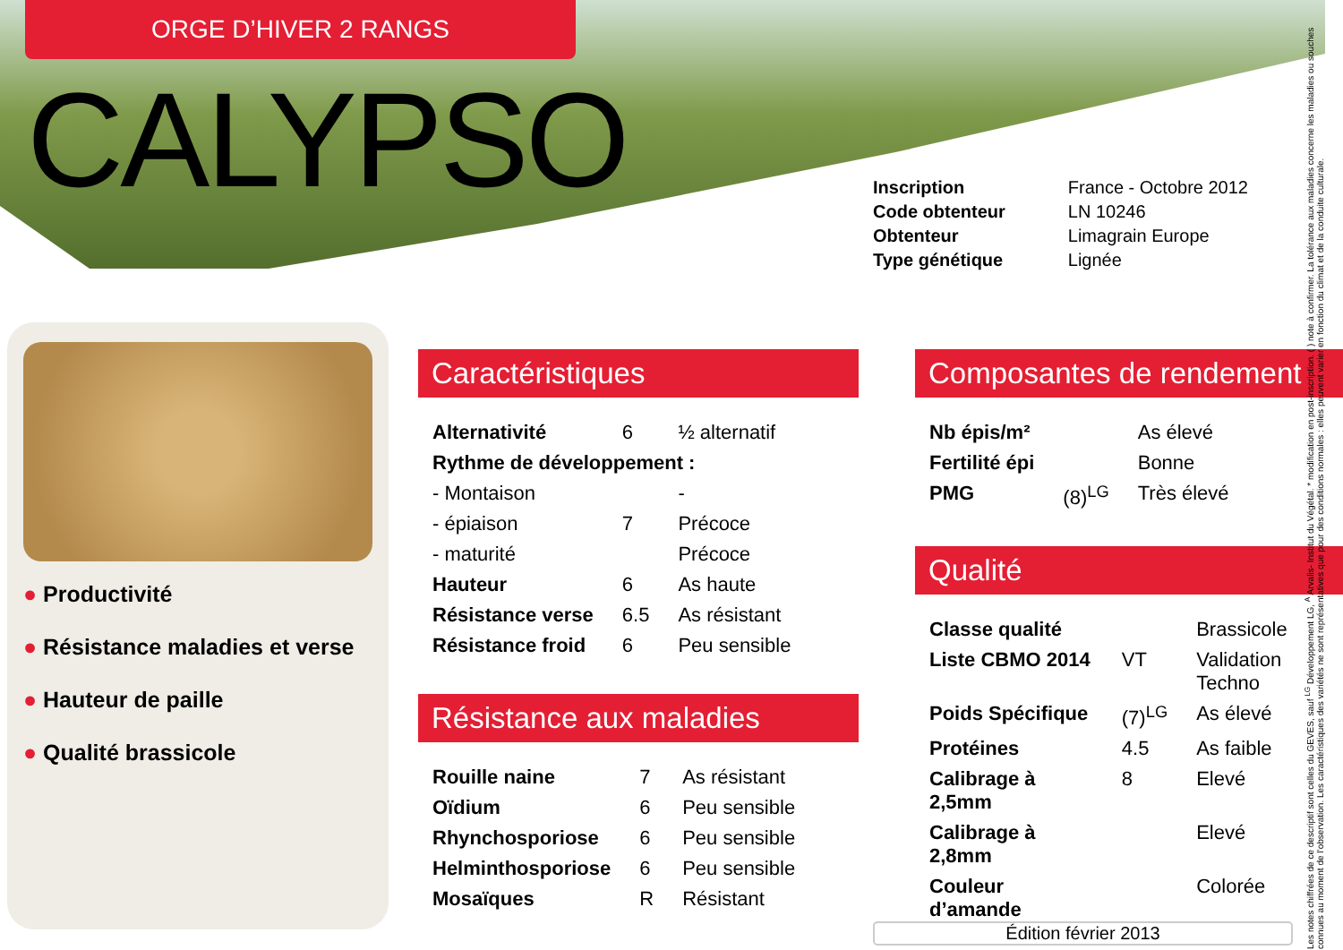ORGE D’HIVER 2 RANGS
CALYPSO
| Inscription | France - Octobre 2012 |
| Code obtenteur | LN 10246 |
| Obtenteur | Limagrain Europe |
| Type génétique | Lignée |
● Productivité
● Résistance maladies et verse
● Hauteur de paille
● Qualité brassicole
Caractéristiques
| Alternativité | 6 | ½ alternatif |
| Rythme de développement : | | |
| - Montaison | | - |
| - épiaison | 7 | Précoce |
| - maturité | | Précoce |
| Hauteur | 6 | As haute |
| Résistance verse | 6.5 | As résistant |
| Résistance froid | 6 | Peu sensible |
Résistance aux maladies
| Rouille naine | 7 | As résistant |
| Oïdium | 6 | Peu sensible |
| Rhynchosporiose | 6 | Peu sensible |
| Helminthosporiose | 6 | Peu sensible |
| Mosaïques | R | Résistant |
Composantes de rendement
| Nb épis/m² | | As élevé |
| Fertilité épi | | Bonne |
| PMG | (8)<sup>LG</sup> | Très élevé |
Qualité
| Classe qualité | | Brassicole |
| Liste CBMO 2014 | VT | Validation Techno |
| Poids Spécifique | (7)<sup>LG</sup> | As élevé |
| Protéines | 4.5 | As faible |
| Calibrage à 2,5mm | 8 | Elevé |
| Calibrage à 2,8mm | | Elevé |
| Couleur d’amande | | Colorée |
Édition février 2013
Les notes chiffrées de ce descriptif sont celles du GEVES, sauf <sup>LG</sup> Développement LG, <sup>A</sup> Arvalis- Institut du Végétal. * modification en post-inscription. ( ) note à confirmer. La tolérance aux maladies concerne les maladies ou souches connues au moment de l’observation. Les caractéristiques des variétés ne sont représentatives que pour des conditions normales : elles peuvent varier en fonction du climat et de la conduite culturale.